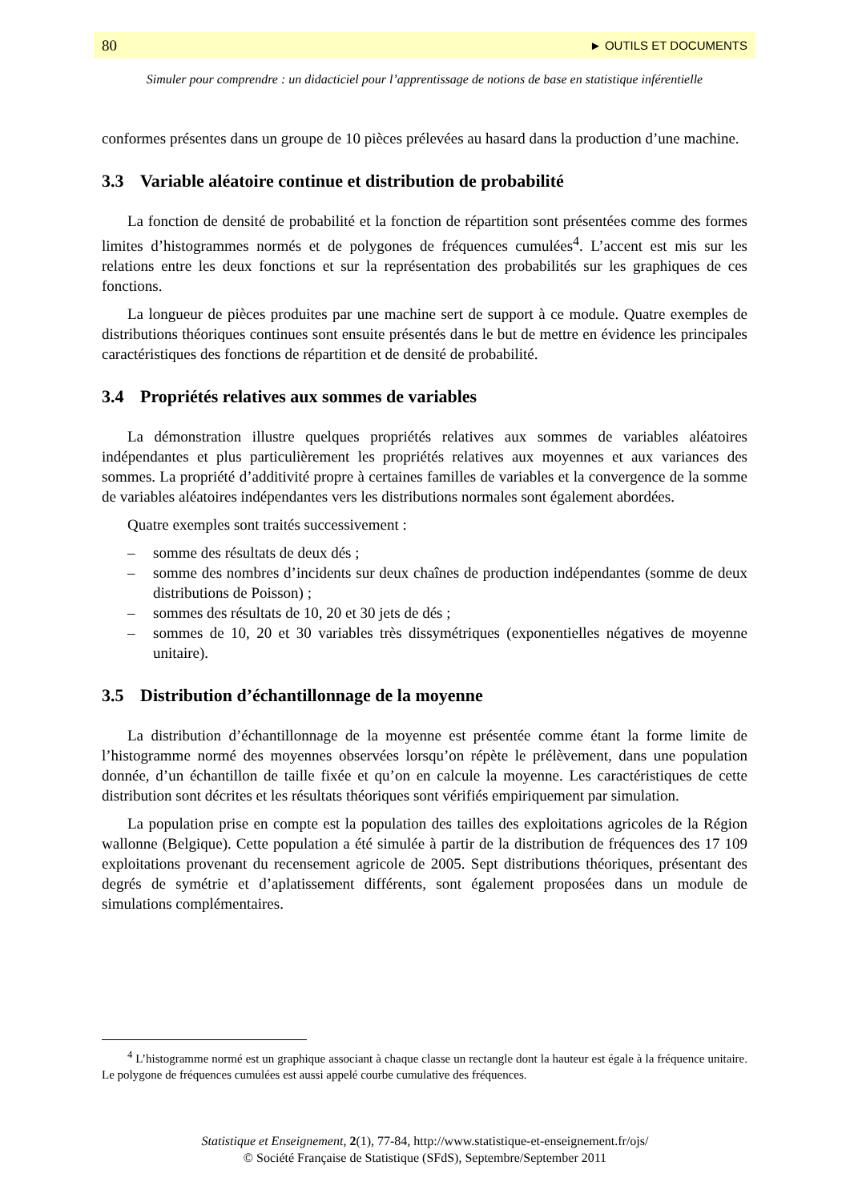80 ► OUTILS ET DOCUMENTS
Simuler pour comprendre : un didacticiel pour l’apprentissage de notions de base en statistique inférentielle
conformes présentes dans un groupe de 10 pièces prélevées au hasard dans la production d’une machine.
3.3 Variable aléatoire continue et distribution de probabilité
La fonction de densité de probabilité et la fonction de répartition sont présentées comme des formes limites d’histogrammes normés et de polygones de fréquences cumulées<sup>4</sup>. L’accent est mis sur les relations entre les deux fonctions et sur la représentation des probabilités sur les graphiques de ces fonctions.
La longueur de pièces produites par une machine sert de support à ce module. Quatre exemples de distributions théoriques continues sont ensuite présentés dans le but de mettre en évidence les principales caractéristiques des fonctions de répartition et de densité de probabilité.
3.4 Propriétés relatives aux sommes de variables
La démonstration illustre quelques propriétés relatives aux sommes de variables aléatoires indépendantes et plus particulièrement les propriétés relatives aux moyennes et aux variances des sommes. La propriété d’additivité propre à certaines familles de variables et la convergence de la somme de variables aléatoires indépendantes vers les distributions normales sont également abordées.
Quatre exemples sont traités successivement :
– somme des résultats de deux dés ;
– somme des nombres d’incidents sur deux chaînes de production indépendantes (somme de deux distributions de Poisson) ;
– sommes des résultats de 10, 20 et 30 jets de dés ;
– sommes de 10, 20 et 30 variables très dissymétriques (exponentielles négatives de moyenne unitaire).
3.5 Distribution d’échantillonnage de la moyenne
La distribution d’échantillonnage de la moyenne est présentée comme étant la forme limite de l’histogramme normé des moyennes observées lorsqu’on répète le prélèvement, dans une population donnée, d’un échantillon de taille fixée et qu’on en calcule la moyenne. Les caractéristiques de cette distribution sont décrites et les résultats théoriques sont vérifiés empiriquement par simulation.
La population prise en compte est la population des tailles des exploitations agricoles de la Région wallonne (Belgique). Cette population a été simulée à partir de la distribution de fréquences des 17 109 exploitations provenant du recensement agricole de 2005. Sept distributions théoriques, présentant des degrés de symétrie et d’aplatissement différents, sont également proposées dans un module de simulations complémentaires.
<sup>4</sup> L’histogramme normé est un graphique associant à chaque classe un rectangle dont la hauteur est égale à la fréquence unitaire. Le polygone de fréquences cumulées est aussi appelé courbe cumulative des fréquences.
Statistique et Enseignement, 2(1), 77-84, http://www.statistique-et-enseignement.fr/ojs/
© Société Française de Statistique (SFdS), Septembre/September 2011